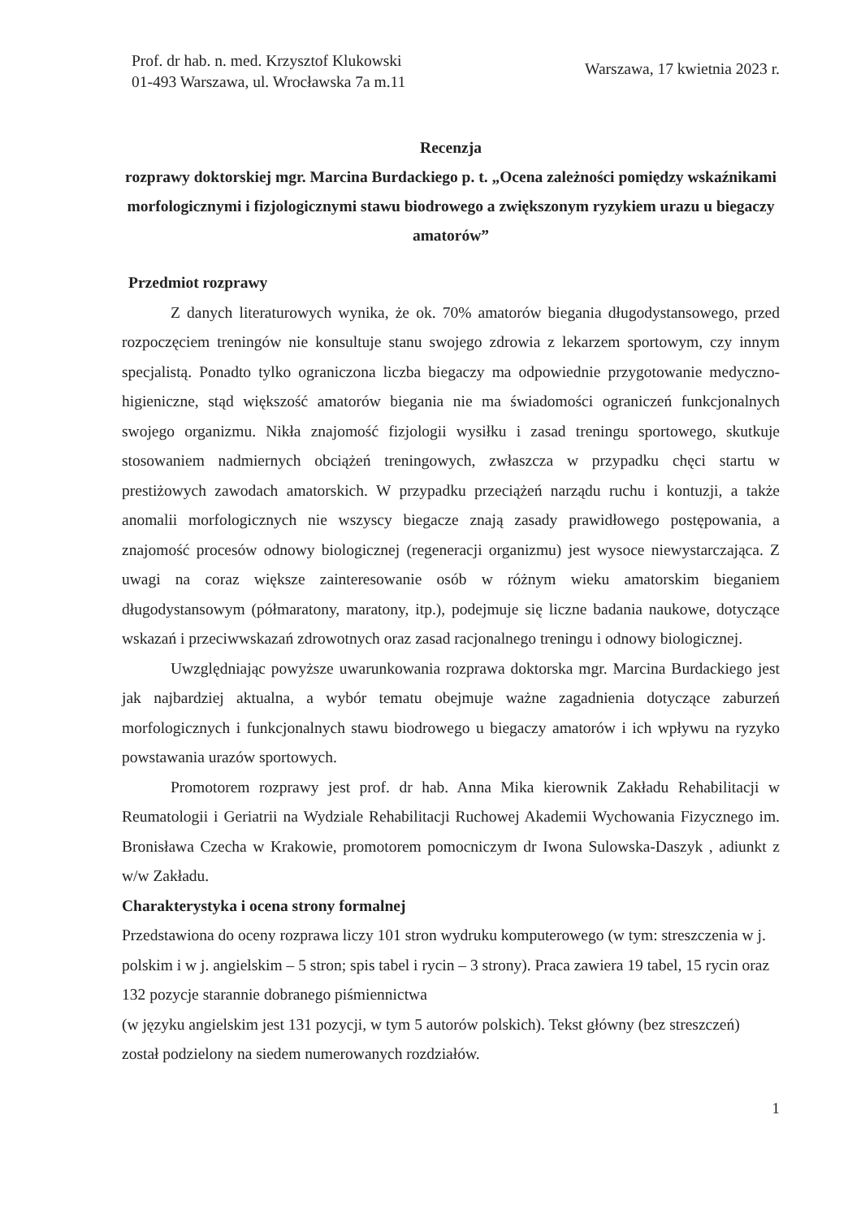Prof. dr hab. n. med. Krzysztof Klukowski
01-493 Warszawa, ul. Wrocławska 7a m.11
Warszawa, 17 kwietnia 2023 r.
Recenzja
rozprawy doktorskiej mgr. Marcina Burdackiego p. t. „Ocena zależności pomiędzy wskaźnikami morfologicznymi i fizjologicznymi stawu biodrowego a zwiększonym ryzykiem urazu u biegaczy amatorów”
Przedmiot rozprawy
Z danych literaturowych wynika, że ok. 70% amatorów biegania długodystansowego, przed rozpoczęciem treningów nie konsultuje stanu swojego zdrowia z lekarzem sportowym, czy innym specjalistą. Ponadto tylko ograniczona liczba biegaczy ma odpowiednie przygotowanie medyczno-higieniczne, stąd większość amatorów biegania nie ma świadomości ograniczeń funkcjonalnych swojego organizmu. Nikła znajomość fizjologii wysiłku i zasad treningu sportowego, skutkuje stosowaniem nadmiernych obciążeń treningowych, zwłaszcza w przypadku chęci startu w prestiżowych zawodach amatorskich. W przypadku przeciążeń narządu ruchu i kontuzji, a także anomalii morfologicznych nie wszyscy biegacze znają zasady prawidłowego postępowania, a znajomość procesów odnowy biologicznej (regeneracji organizmu) jest wysoce niewystarczająca. Z uwagi na coraz większe zainteresowanie osób w różnym wieku amatorskim bieganiem długodystansowym (półmaratony, maratony, itp.), podejmuje się liczne badania naukowe, dotyczące wskazań i przeciwwskazań zdrowotnych oraz zasad racjonalnego treningu i odnowy biologicznej.
Uwzględniając powyższe uwarunkowania rozprawa doktorska mgr. Marcina Burdackiego jest jak najbardziej aktualna, a wybór tematu obejmuje ważne zagadnienia dotyczące zaburzeń morfologicznych i funkcjonalnych stawu biodrowego u biegaczy amatorów i ich wpływu na ryzyko powstawania urazów sportowych.
Promotorem rozprawy jest prof. dr hab. Anna Mika kierownik Zakładu Rehabilitacji w Reumatologii i Geriatrii na Wydziale Rehabilitacji Ruchowej Akademii Wychowania Fizycznego im. Bronisława Czecha w Krakowie, promotorem pomocniczym dr Iwona Sulowska-Daszyk , adiunkt z w/w Zakładu.
Charakterystyka i ocena strony formalnej
Przedstawiona do oceny rozprawa liczy 101 stron wydruku komputerowego (w tym: streszczenia w j. polskim i w j. angielskim – 5 stron; spis tabel i rycin – 3 strony). Praca zawiera 19 tabel, 15 rycin oraz 132 pozycje starannie dobranego piśmiennictwa
(w języku angielskim jest 131 pozycji, w tym 5 autorów polskich). Tekst główny (bez streszczeń) został podzielony na siedem numerowanych rozdziałów.
1